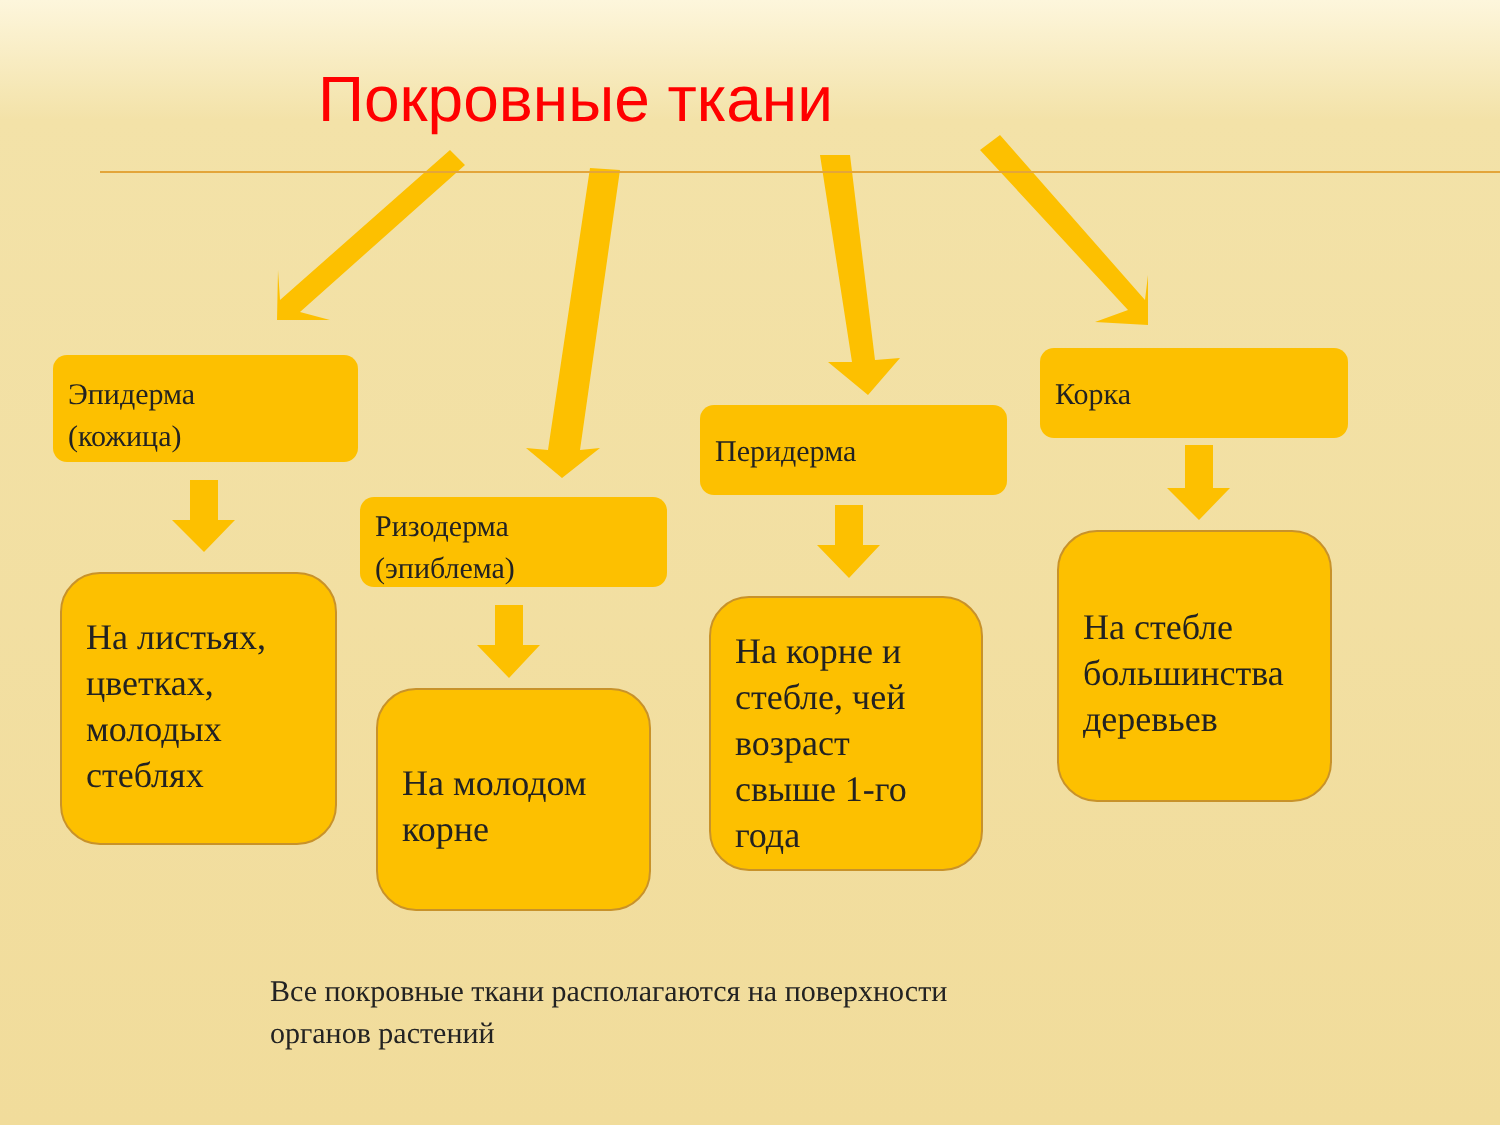Покровные ткани
Эпидерма
(кожица)
На листьях, цветках, молодых стеблях
Ризодерма
(эпиблема)
На молодом корне
Перидерма
На корне и стебле, чей возраст свыше 1-го года
Корка
На стебле большинства деревьев
Все покровные ткани располагаются на поверхности
органов растений